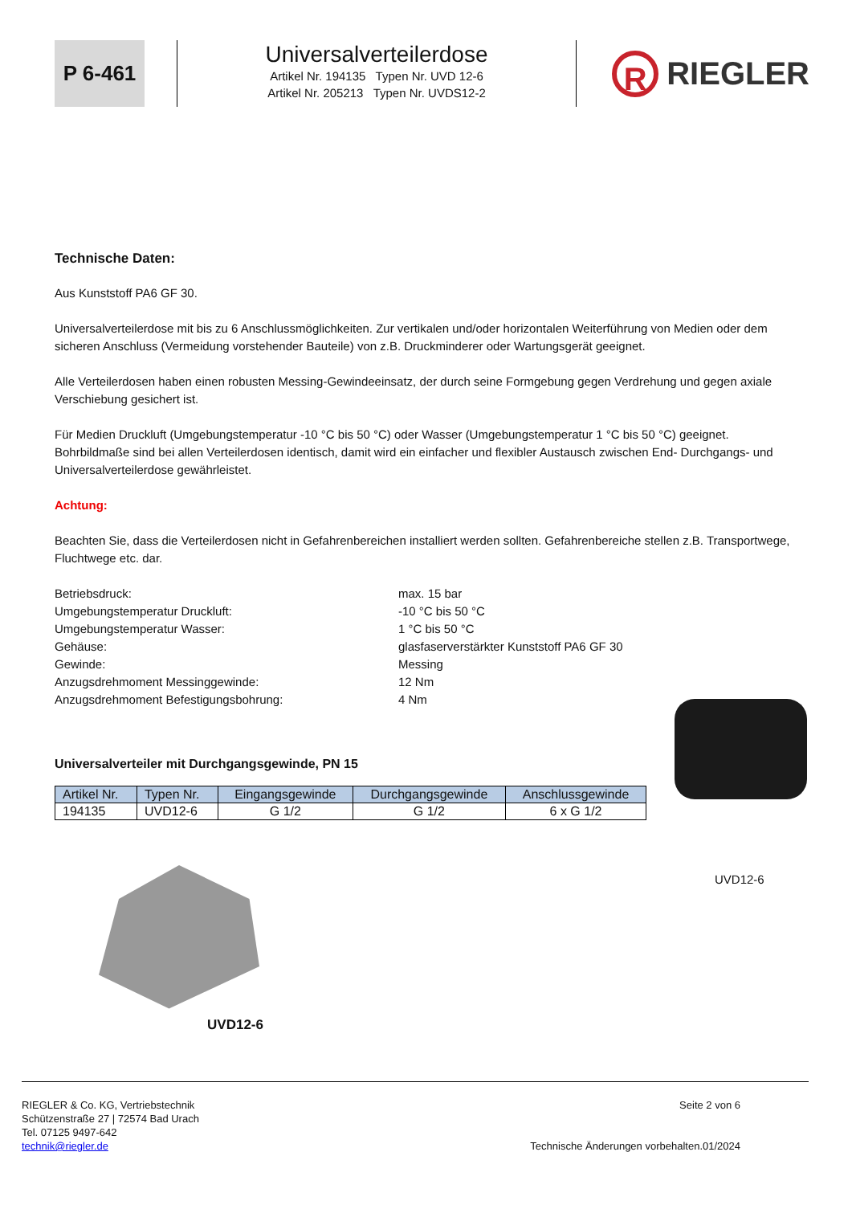P 6-461
Universalverteilerdose
Artikel Nr. 194135 Typen Nr. UVD 12-6
Artikel Nr. 205213 Typen Nr. UVDS12-2
R RIEGLER
Technische Daten:
Aus Kunststoff PA6 GF 30.
Universalverteilerdose mit bis zu 6 Anschlussmöglichkeiten. Zur vertikalen und/oder horizontalen Weiterführung von Medien oder dem sicheren Anschluss (Vermeidung vorstehender Bauteile) von z.B. Druckminderer oder Wartungsgerät geeignet.
Alle Verteilerdosen haben einen robusten Messing-Gewindeeinsatz, der durch seine Formgebung gegen Verdrehung und gegen axiale Verschiebung gesichert ist.
Für Medien Druckluft (Umgebungstemperatur -10 °C bis 50 °C) oder Wasser (Umgebungstemperatur 1 °C bis 50 °C) geeignet. Bohrbildmaße sind bei allen Verteilerdosen identisch, damit wird ein einfacher und flexibler Austausch zwischen End- Durchgangs- und Universalverteilerdose gewährleistet.
Achtung:
Beachten Sie, dass die Verteilerdosen nicht in Gefahrenbereichen installiert werden sollten. Gefahrenbereiche stellen z.B. Transportwege, Fluchtwege etc. dar.
Betriebsdruck:
max. 15 bar
Umgebungstemperatur Druckluft:
-10 °C bis 50 °C
Umgebungstemperatur Wasser:
1 °C bis 50 °C
Gehäuse:
glasfaserverstärkter Kunststoff PA6 GF 30
Gewinde:
Messing
Anzugsdrehmoment Messinggewinde:
12 Nm
Anzugsdrehmoment Befestigungsbohrung:
4 Nm
Universalverteiler mit Durchgangsgewinde, PN 15
| Artikel Nr. | Typen Nr. | Eingangsgewinde | Durchgangsgewinde | Anschlussgewinde |
| --- | --- | --- | --- | --- |
| 194135 | UVD12-6 | G 1/2 | G 1/2 | 6 x G 1/2 |
UVD12-6
UVD12-6
RIEGLER & Co. KG, Vertriebstechnik
Schützenstraße 27 | 72574 Bad Urach
Tel. 07125 9497-642
technik@riegler.de
Seite 2 von 6
Technische Änderungen vorbehalten.01/2024